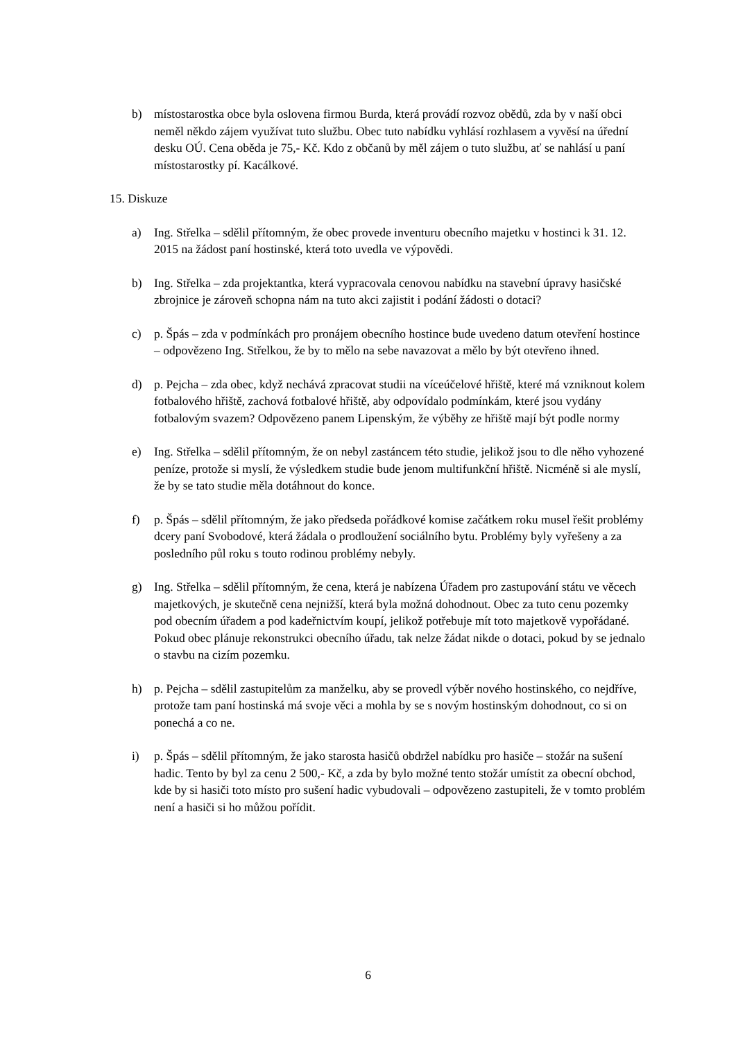b) místostarostka obce byla oslovena firmou Burda, která provádí rozvoz obědů, zda by v naší obci neměl někdo zájem využívat tuto službu. Obec tuto nabídku vyhlásí rozhlasem a vyvěsí na úřední desku OÚ. Cena oběda je 75,- Kč. Kdo z občanů by měl zájem o tuto službu, ať se nahlásí u paní místostarostky pí. Kacálkové.
15. Diskuze
a) Ing. Střelka – sdělil přítomným, že obec provede inventuru obecního majetku v hostinci k 31. 12. 2015 na žádost paní hostinské, která toto uvedla ve výpovědi.
b) Ing. Střelka – zda projektantka, která vypracovala cenovou nabídku na stavební úpravy hasičské zbrojnice je zároveň schopna nám na tuto akci zajistit i podání žádosti o dotaci?
c) p. Špás – zda v podmínkách pro pronájem obecního hostince bude uvedeno datum otevření hostince – odpovězeno Ing. Střelkou, že by to mělo na sebe navazovat a mělo by být otevřeno ihned.
d) p. Pejcha – zda obec, když nechává zpracovat studii na víceúčelové hřiště, které má vzniknout kolem fotbalového hřiště, zachová fotbalové hřiště, aby odpovídalo podmínkám, které jsou vydány fotbalovým svazem? Odpovězeno panem Lipenským, že výběhy ze hřiště mají být podle normy
e) Ing. Střelka – sdělil přítomným, že on nebyl zastáncem této studie, jelikož jsou to dle něho vyhozené peníze, protože si myslí, že výsledkem studie bude jenom multifunkční hřiště. Nicméně si ale myslí, že by se tato studie měla dotáhnout do konce.
f) p. Špás – sdělil přítomným, že jako předseda pořádkové komise začátkem roku musel řešit problémy dcery paní Svobodové, která žádala o prodloužení sociálního bytu. Problémy byly vyřešeny a za posledního půl roku s touto rodinou problémy nebyly.
g) Ing. Střelka – sdělil přítomným, že cena, která je nabízena Úřadem pro zastupování státu ve věcech majetkových, je skutečně cena nejnižší, která byla možná dohodnout. Obec za tuto cenu pozemky pod obecním úřadem a pod kadeřnictvím koupí, jelikož potřebuje mít toto majetkově vypořádané. Pokud obec plánuje rekonstrukci obecního úřadu, tak nelze žádat nikde o dotaci, pokud by se jednalo o stavbu na cizím pozemku.
h) p. Pejcha – sdělil zastupitelům za manželku, aby se provedl výběr nového hostinského, co nejdříve, protože tam paní hostinská má svoje věci a mohla by se s novým hostinským dohodnout, co si on ponechá a co ne.
i) p. Špás – sdělil přítomným, že jako starosta hasičů obdržel nabídku pro hasiče – stožár na sušení hadic. Tento by byl za cenu 2 500,- Kč, a zda by bylo možné tento stožár umístit za obecní obchod, kde by si hasiči toto místo pro sušení hadic vybudovali – odpovězeno zastupiteli, že v tomto problém není a hasiči si ho můžou pořídit.
6